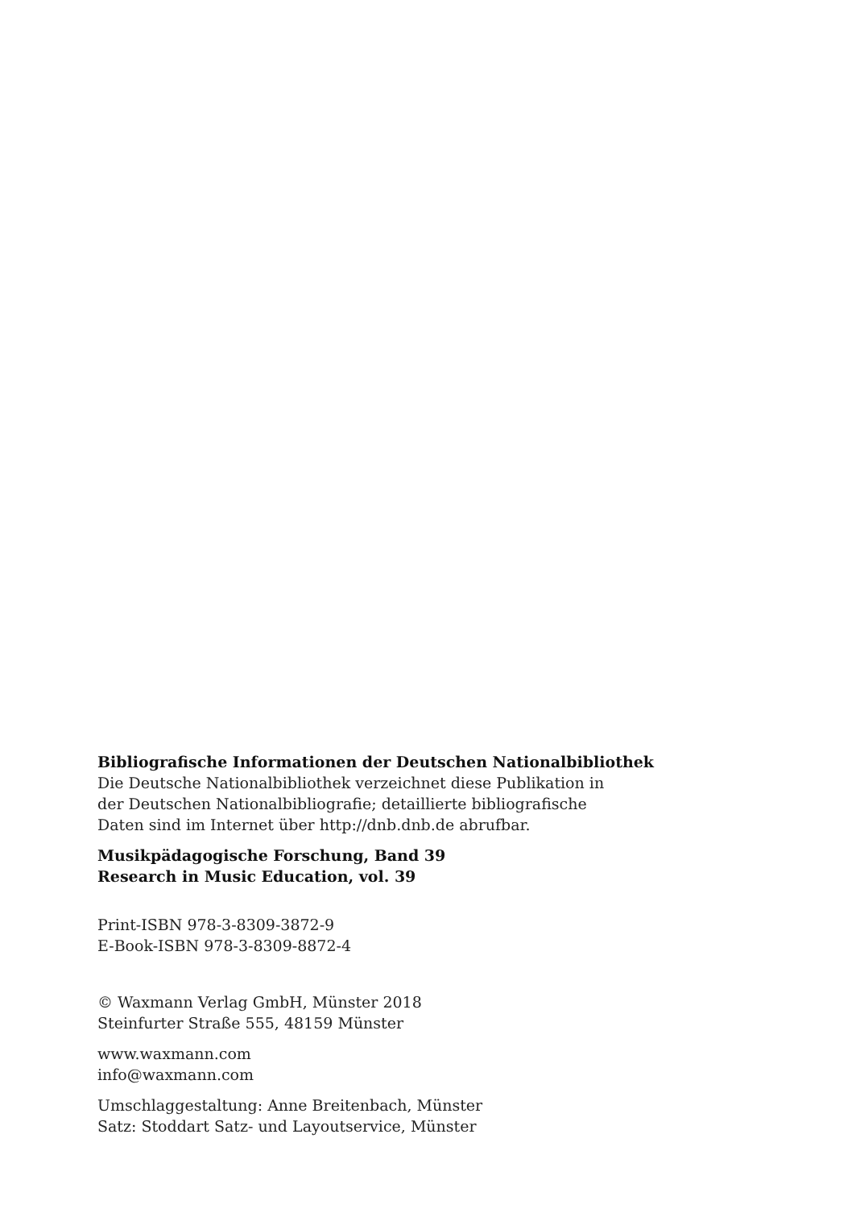Bibliografische Informationen der Deutschen Nationalbibliothek
Die Deutsche Nationalbibliothek verzeichnet diese Publikation in
der Deutschen Nationalbibliografie; detaillierte bibliografische
Daten sind im Internet über http://dnb.dnb.de abrufbar.
Musikpädagogische Forschung, Band 39
Research in Music Education, vol. 39
Print-ISBN 978-3-8309-3872-9
E-Book-ISBN 978-3-8309-8872-4
© Waxmann Verlag GmbH, Münster 2018
Steinfurter Straße 555, 48159 Münster
www.waxmann.com
info@waxmann.com
Umschlaggestaltung: Anne Breitenbach, Münster
Satz: Stoddart Satz- und Layoutservice, Münster